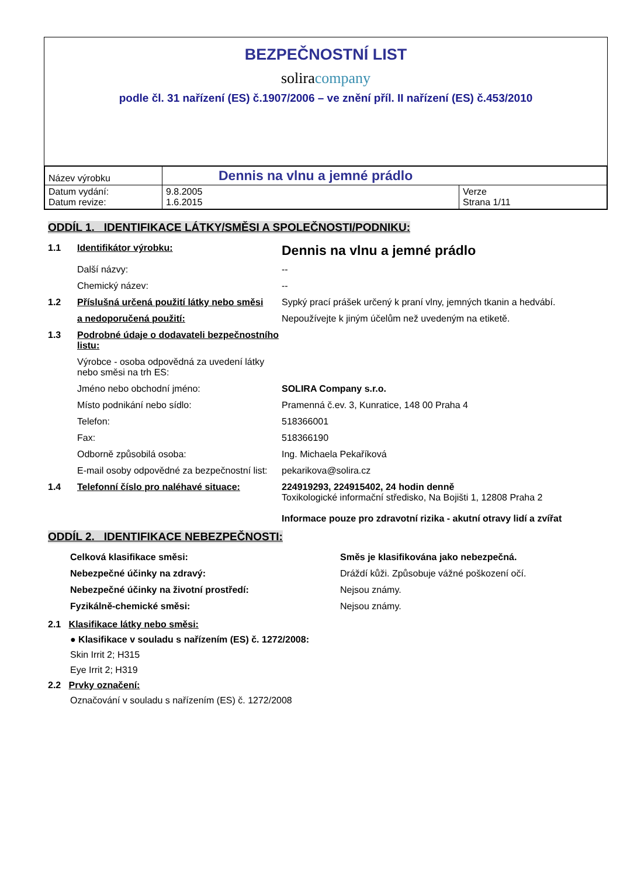BEZPEČNOSTNÍ LIST
soliracompany
podle čl. 31 nařízení (ES) č.1907/2006 – ve znění příl. II nařízení (ES) č.453/2010
| Název výrobku | Dennis na vlnu a jemné prádlo | |
| Datum vydání: Datum revize: | 9.8.2005 1.6.2015 | Verze Strana 1/11 |
ODDÍL 1. IDENTIFIKACE LÁTKY/SMĚSI A SPOLEČNOSTI/PODNIKU:
| 1.1 | Identifikátor výrobku: | Dennis na vlnu a jemné prádlo |
| | Další názvy: | -- |
| | Chemický název: | -- |
| 1.2 | Příslušná určená použití látky nebo směsi | Sypký prací prášek určený k praní vlny, jemných tkanin a hedvábí. |
| | a nedoporučená použití: | Nepoužívejte k jiným účelům než uvedeným na etiketě. |
| 1.3 | Podrobné údaje o dodavateli bezpečnostního listu: | |
| | Výrobce - osoba odpovědná za uvedení látky nebo směsi na trh ES: | |
| | Jméno nebo obchodní jméno: | SOLIRA Company s.r.o. |
| | Místo podnikání nebo sídlo: | Pramenná č.ev. 3, Kunratice, 148 00 Praha 4 |
| | Telefon: | 518366001 |
| | Fax: | 518366190 |
| | Odborně způsobilá osoba: | Ing. Michaela Pekaříková |
| | E-mail osoby odpovědné za bezpečnostní list: | pekarikova@solira.cz |
| 1.4 | Telefonní číslo pro naléhavé situace: | 224919293, 224915402, 24 hodin denně Toxikologické informační středisko, Na Bojišti 1, 12808 Praha 2 Informace pouze pro zdravotní rizika - akutní otravy lidí a zvířat |
ODDÍL 2. IDENTIFIKACE NEBEZPEČNOSTI:
| Celková klasifikace směsi: | Směs je klasifikována jako nebezpečná. |
| Nebezpečné účinky na zdravý: | Dráždí kůži. Způsobuje vážné poškození očí. |
| Nebezpečné účinky na životní prostředí: | Nejsou známy. |
| Fyzikálně-chemické směsi: | Nejsou známy. |
2.1 Klasifikace látky nebo směsi:
● Klasifikace v souladu s nařízením (ES) č. 1272/2008:
Skin Irrit 2; H315
Eye Irrit 2; H319
2.2 Prvky označení:
Označování v souladu s nařízením (ES) č. 1272/2008